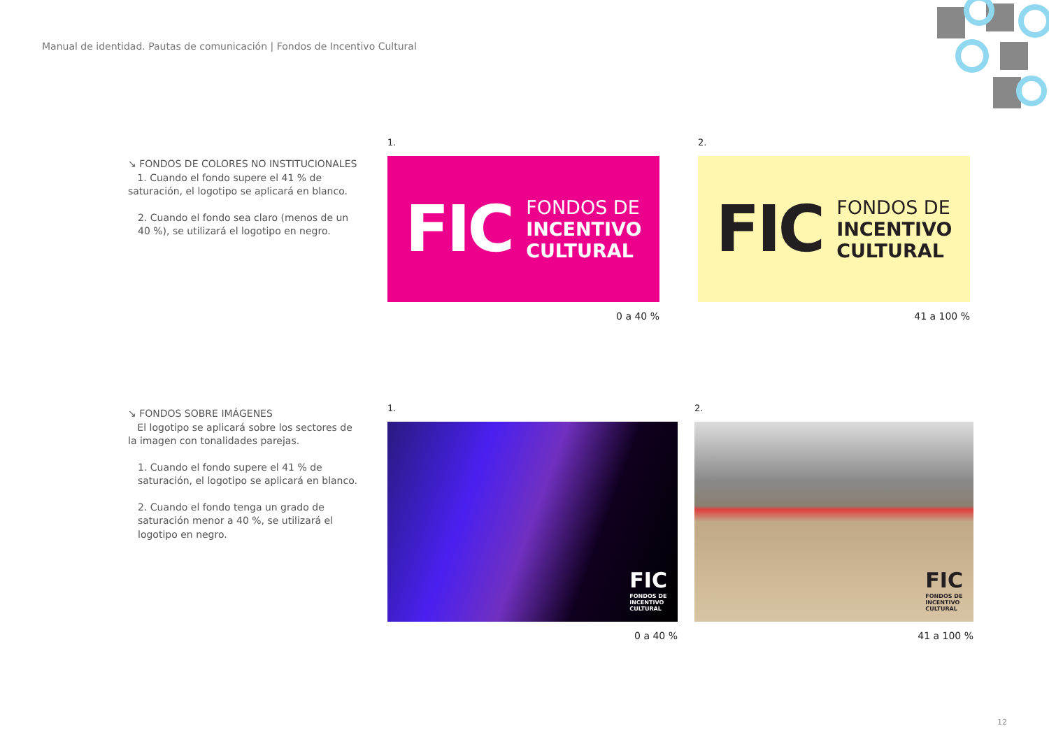Manual de identidad. Pautas de comunicación | Fondos de Incentivo Cultural
↘ FONDOS DE COLORES NO INSTITUCIONALES
1. Cuando el fondo supere el 41 % de saturación, el logotipo se aplicará en blanco.
2. Cuando el fondo sea claro (menos de un 40 %), se utilizará el logotipo en negro.
1.
FIC
FONDOS DE
INCENTIVO
CULTURAL
0 a 40 %
2.
FIC
FONDOS DE
INCENTIVO
CULTURAL
41 a 100 %
↘ FONDOS SOBRE IMÁGENES
El logotipo se aplicará sobre los sectores de la imagen con tonalidades parejas.
1. Cuando el fondo supere el 41 % de saturación, el logotipo se aplicará en blanco.
2. Cuando el fondo tenga un grado de saturación menor a 40 %, se utilizará el logotipo en negro.
1.
FIC
FONDOS DE
INCENTIVO
CULTURAL
0 a 40 %
2.
FIC
FONDOS DE
INCENTIVO
CULTURAL
41 a 100 %
12